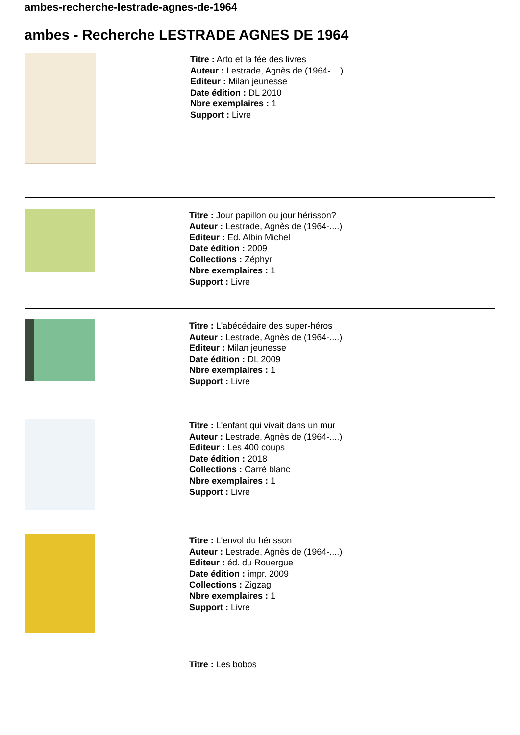ambes-recherche-lestrade-agnes-de-1964
ambes - Recherche LESTRADE AGNES DE 1964
Titre : Arto et la fée des livres
Auteur : Lestrade, Agnès de (1964-....)
Editeur : Milan jeunesse
Date édition : DL 2010
Nbre exemplaires : 1
Support : Livre
Titre : Jour papillon ou jour hérisson?
Auteur : Lestrade, Agnès de (1964-....)
Editeur : Ed. Albin Michel
Date édition : 2009
Collections : Zéphyr
Nbre exemplaires : 1
Support : Livre
Titre : L'abécédaire des super-héros
Auteur : Lestrade, Agnès de (1964-....)
Editeur : Milan jeunesse
Date édition : DL 2009
Nbre exemplaires : 1
Support : Livre
Titre : L'enfant qui vivait dans un mur
Auteur : Lestrade, Agnès de (1964-....)
Editeur : Les 400 coups
Date édition : 2018
Collections : Carré blanc
Nbre exemplaires : 1
Support : Livre
Titre : L'envol du hérisson
Auteur : Lestrade, Agnès de (1964-....)
Editeur : éd. du Rouergue
Date édition : impr. 2009
Collections : Zigzag
Nbre exemplaires : 1
Support : Livre
Titre : Les bobos